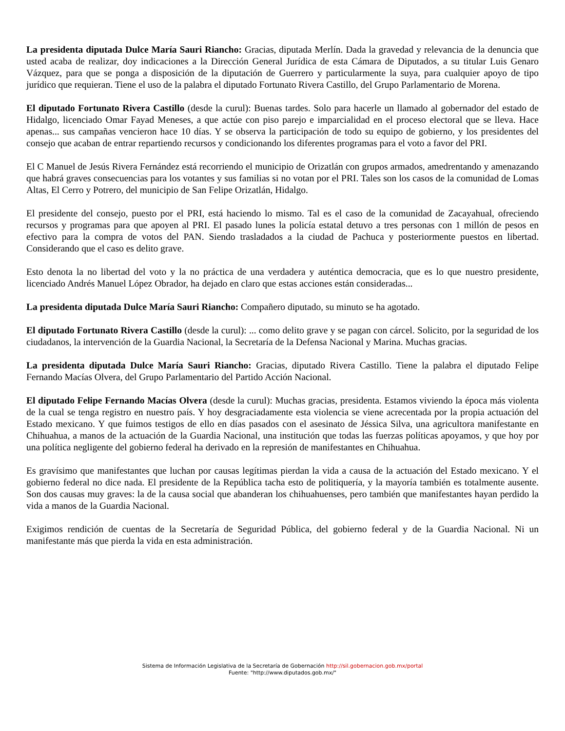La presidenta diputada Dulce María Sauri Riancho: Gracias, diputada Merlín. Dada la gravedad y relevancia de la denuncia que usted acaba de realizar, doy indicaciones a la Dirección General Jurídica de esta Cámara de Diputados, a su titular Luis Genaro Vázquez, para que se ponga a disposición de la diputación de Guerrero y particularmente la suya, para cualquier apoyo de tipo jurídico que requieran. Tiene el uso de la palabra el diputado Fortunato Rivera Castillo, del Grupo Parlamentario de Morena.
El diputado Fortunato Rivera Castillo (desde la curul): Buenas tardes. Solo para hacerle un llamado al gobernador del estado de Hidalgo, licenciado Omar Fayad Meneses, a que actúe con piso parejo e imparcialidad en el proceso electoral que se lleva. Hace apenas... sus campañas vencieron hace 10 días. Y se observa la participación de todo su equipo de gobierno, y los presidentes del consejo que acaban de entrar repartiendo recursos y condicionando los diferentes programas para el voto a favor del PRI.
El C Manuel de Jesús Rivera Fernández está recorriendo el municipio de Orizatlán con grupos armados, amedrentando y amenazando que habrá graves consecuencias para los votantes y sus familias si no votan por el PRI. Tales son los casos de la comunidad de Lomas Altas, El Cerro y Potrero, del municipio de San Felipe Orizatlán, Hidalgo.
El presidente del consejo, puesto por el PRI, está haciendo lo mismo. Tal es el caso de la comunidad de Zacayahual, ofreciendo recursos y programas para que apoyen al PRI. El pasado lunes la policía estatal detuvo a tres personas con 1 millón de pesos en efectivo para la compra de votos del PAN. Siendo trasladados a la ciudad de Pachuca y posteriormente puestos en libertad. Considerando que el caso es delito grave.
Esto denota la no libertad del voto y la no práctica de una verdadera y auténtica democracia, que es lo que nuestro presidente, licenciado Andrés Manuel López Obrador, ha dejado en claro que estas acciones están consideradas...
La presidenta diputada Dulce María Sauri Riancho: Compañero diputado, su minuto se ha agotado.
El diputado Fortunato Rivera Castillo (desde la curul): ... como delito grave y se pagan con cárcel. Solicito, por la seguridad de los ciudadanos, la intervención de la Guardia Nacional, la Secretaría de la Defensa Nacional y Marina. Muchas gracias.
La presidenta diputada Dulce María Sauri Riancho: Gracias, diputado Rivera Castillo. Tiene la palabra el diputado Felipe Fernando Macías Olvera, del Grupo Parlamentario del Partido Acción Nacional.
El diputado Felipe Fernando Macías Olvera (desde la curul): Muchas gracias, presidenta. Estamos viviendo la época más violenta de la cual se tenga registro en nuestro país. Y hoy desgraciadamente esta violencia se viene acrecentada por la propia actuación del Estado mexicano. Y que fuimos testigos de ello en días pasados con el asesinato de Jéssica Silva, una agricultora manifestante en Chihuahua, a manos de la actuación de la Guardia Nacional, una institución que todas las fuerzas políticas apoyamos, y que hoy por una política negligente del gobierno federal ha derivado en la represión de manifestantes en Chihuahua.
Es gravísimo que manifestantes que luchan por causas legítimas pierdan la vida a causa de la actuación del Estado mexicano. Y el gobierno federal no dice nada. El presidente de la República tacha esto de politiquería, y la mayoría también es totalmente ausente. Son dos causas muy graves: la de la causa social que abanderan los chihuahuenses, pero también que manifestantes hayan perdido la vida a manos de la Guardia Nacional.
Exigimos rendición de cuentas de la Secretaría de Seguridad Pública, del gobierno federal y de la Guardia Nacional. Ni un manifestante más que pierda la vida en esta administración.
Sistema de Información Legislativa de la Secretaría de Gobernación http://sil.gobernacion.gob.mx/portal
Fuente: "http://www.diputados.gob.mx/"